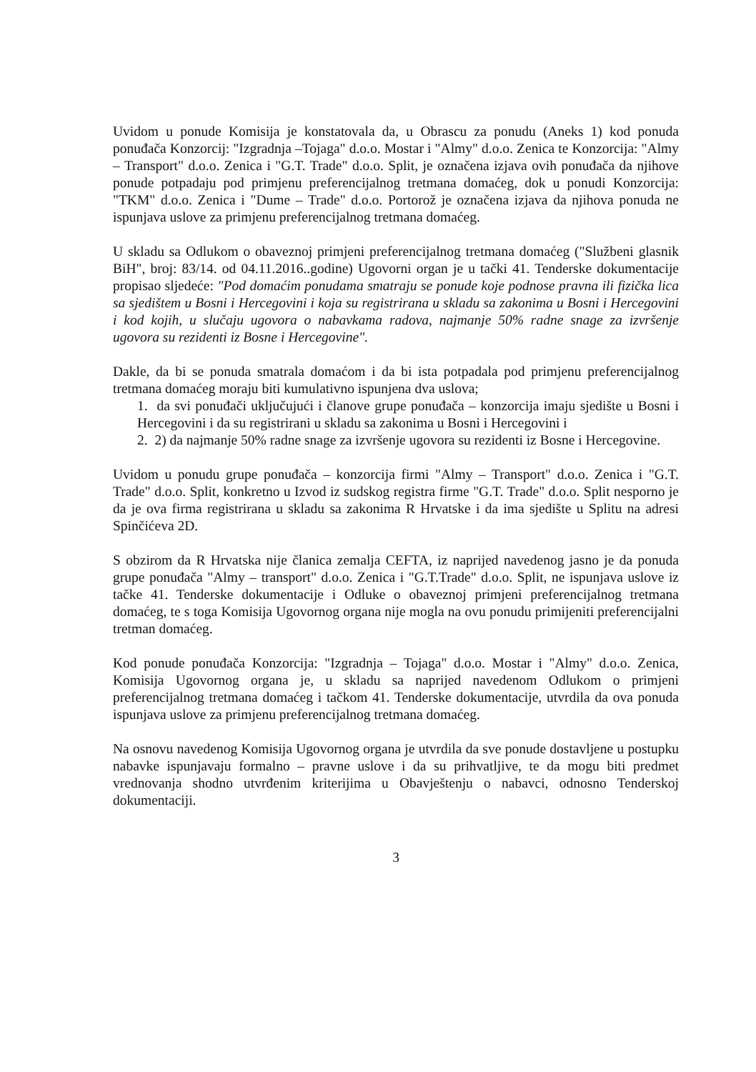Uvidom u ponude Komisija je konstatovala da, u Obrascu za ponudu (Aneks 1) kod ponuda ponuđača Konzorcij: "Izgradnja –Tojaga" d.o.o. Mostar i "Almy" d.o.o. Zenica te Konzorcija: "Almy – Transport" d.o.o. Zenica i "G.T. Trade" d.o.o. Split, je označena izjava ovih ponuđača da njihove ponude potpadaju pod primjenu preferencijalnog tretmana domaćeg, dok u ponudi Konzorcija: "TKM" d.o.o. Zenica i "Dume – Trade" d.o.o. Portorož je označena izjava da njihova ponuda ne ispunjava uslove za primjenu preferencijalnog tretmana domaćeg.
U skladu sa Odlukom o obaveznoj primjeni preferencijalnog tretmana domaćeg ("Službeni glasnik BiH", broj: 83/14. od 04.11.2016..godine) Ugovorni organ je u tački 41. Tenderske dokumentacije propisao sljedeće: "Pod domaćim ponudama smatraju se ponude koje podnose pravna ili fizička lica sa sjedištem u Bosni i Hercegovini i koja su registrirana u skladu sa zakonima u Bosni i Hercegovini i kod kojih, u slučaju ugovora o nabavkama radova, najmanje 50% radne snage za izvršenje ugovora su rezidenti iz Bosne i Hercegovine".
Dakle, da bi se ponuda smatrala domaćom i da bi ista potpadala pod primjenu preferencijalnog tretmana domaćeg moraju biti kumulativno ispunjena dva uslova;
1. da svi ponuđači uključujući i članove grupe ponuđača – konzorcija imaju sjedište u Bosni i Hercegovini i da su registrirani u skladu sa zakonima u Bosni i Hercegovini i
2. 2) da najmanje 50% radne snage za izvršenje ugovora su rezidenti iz Bosne i Hercegovine.
Uvidom u ponudu grupe ponuđača – konzorcija firmi "Almy – Transport" d.o.o. Zenica i "G.T. Trade" d.o.o. Split, konkretno u Izvod iz sudskog registra firme "G.T. Trade" d.o.o. Split nesporno je da je ova firma registrirana u skladu sa zakonima R Hrvatske i da ima sjedište u Splitu na adresi Spinčićeva 2D.
S obzirom da R Hrvatska nije članica zemalja CEFTA, iz naprijed navedenog jasno je da ponuda grupe ponuđača "Almy – transport" d.o.o. Zenica i "G.T.Trade" d.o.o. Split, ne ispunjava uslove iz tačke 41. Tenderske dokumentacije i Odluke o obaveznoj primjeni preferencijalnog tretmana domaćeg, te s toga Komisija Ugovornog organa nije mogla na ovu ponudu primijeniti preferencijalni tretman domaćeg.
Kod ponude ponuđača Konzorcija: "Izgradnja – Tojaga" d.o.o. Mostar i "Almy" d.o.o. Zenica, Komisija Ugovornog organa je, u skladu sa naprijed navedenom Odlukom o primjeni preferencijalnog tretmana domaćeg i tačkom 41. Tenderske dokumentacije, utvrdila da ova ponuda ispunjava uslove za primjenu preferencijalnog tretmana domaćeg.
Na osnovu navedenog Komisija Ugovornog organa je utvrdila da sve ponude dostavljene u postupku nabavke ispunjavaju formalno – pravne uslove i da su prihvatljive, te da mogu biti predmet vrednovanja shodno utvrđenim kriterijima u Obavještenju o nabavci, odnosno Tenderskoj dokumentaciji.
3